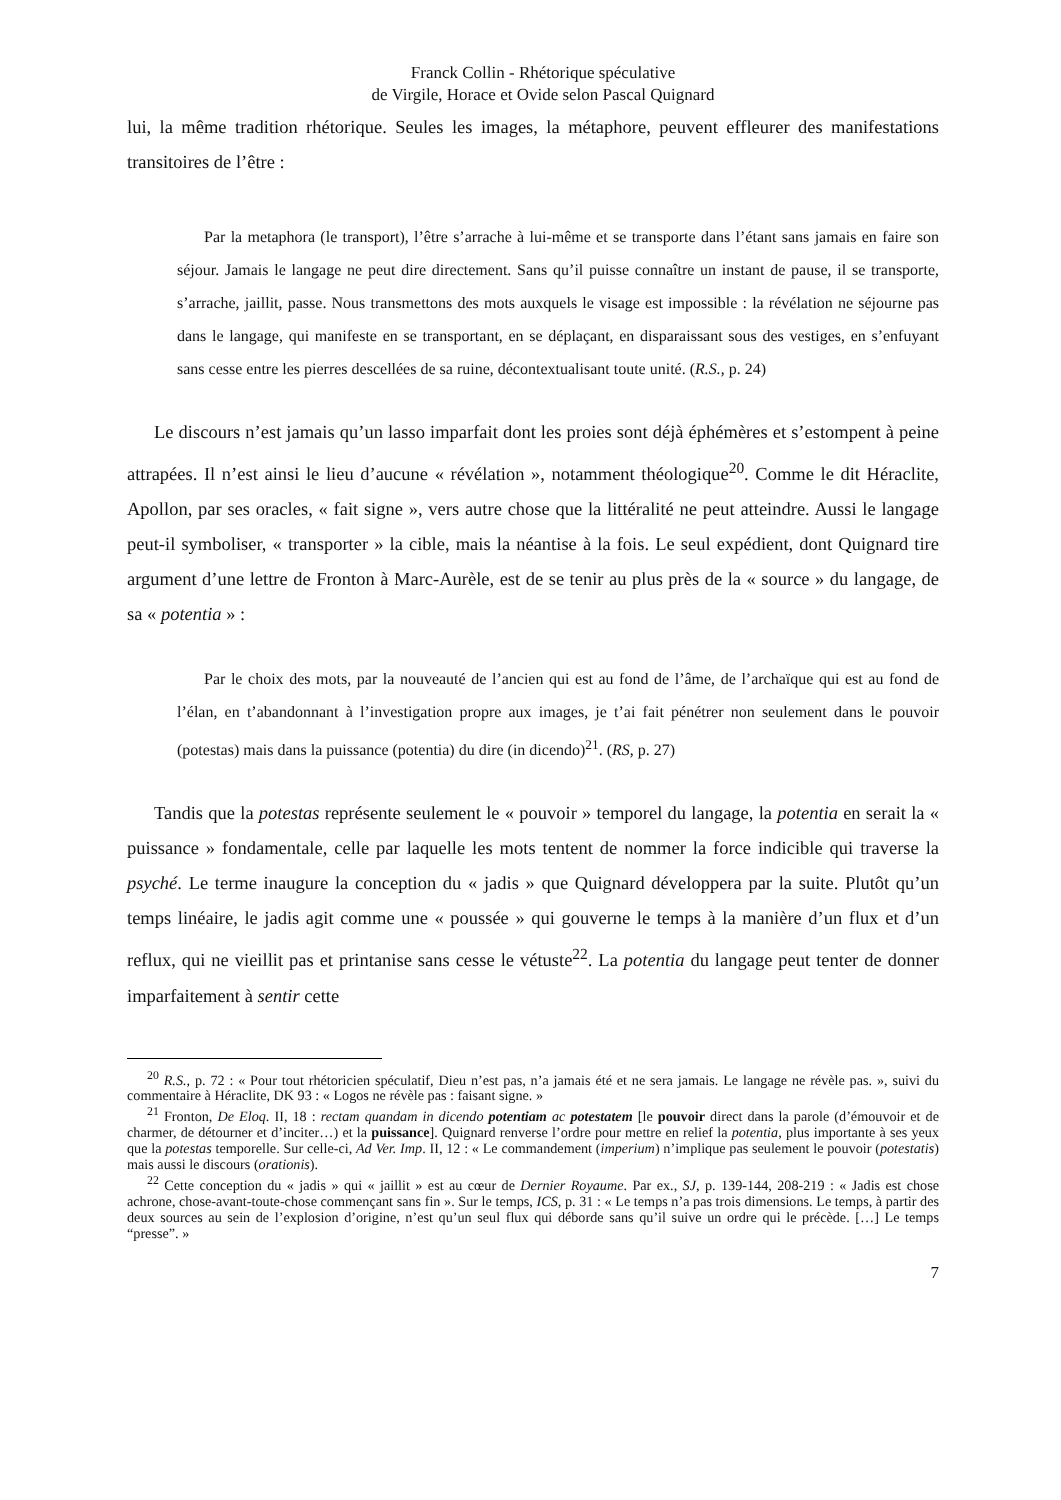Franck Collin - Rhétorique spéculative
de Virgile, Horace et Ovide selon Pascal Quignard
lui, la même tradition rhétorique. Seules les images, la métaphore, peuvent effleurer des manifestations transitoires de l’être :
Par la metaphora (le transport), l’être s’arrache à lui-même et se transporte dans l’étant sans jamais en faire son séjour. Jamais le langage ne peut dire directement. Sans qu’il puisse connaître un instant de pause, il se transporte, s’arrache, jaillit, passe. Nous transmettons des mots auxquels le visage est impossible : la révélation ne séjourne pas dans le langage, qui manifeste en se transportant, en se déplaçant, en disparaissant sous des vestiges, en s’enfuyant sans cesse entre les pierres descellées de sa ruine, décontextualisant toute unité. (R.S., p. 24)
Le discours n’est jamais qu’un lasso imparfait dont les proies sont déjà éphémères et s’estompent à peine attrapées. Il n’est ainsi le lieu d’aucune « révélation », notamment théologique<sup>20</sup>. Comme le dit Héraclite, Apollon, par ses oracles, « fait signe », vers autre chose que la littéralité ne peut atteindre. Aussi le langage peut-il symboliser, « transporter » la cible, mais la néantise à la fois. Le seul expédient, dont Quignard tire argument d’une lettre de Fronton à Marc-Aurèle, est de se tenir au plus près de la « source » du langage, de sa « potentia » :
Par le choix des mots, par la nouveauté de l’ancien qui est au fond de l’âme, de l’archaïque qui est au fond de l’élan, en t’abandonnant à l’investigation propre aux images, je t’ai fait pénétrer non seulement dans le pouvoir (potestas) mais dans la puissance (potentia) du dire (in dicendo)<sup>21</sup>. (RS, p. 27)
Tandis que la potestas représente seulement le « pouvoir » temporel du langage, la potentia en serait la « puissance » fondamentale, celle par laquelle les mots tentent de nommer la force indicible qui traverse la psyché. Le terme inaugure la conception du « jadis » que Quignard développera par la suite. Plutôt qu’un temps linéaire, le jadis agit comme une « poussée » qui gouverne le temps à la manière d’un flux et d’un reflux, qui ne vieillit pas et printanise sans cesse le vétuste<sup>22</sup>. La potentia du langage peut tenter de donner imparfaitement à sentir cette
<sup>20</sup> R.S., p. 72 : « Pour tout rhétoricien spéculatif, Dieu n’est pas, n’a jamais été et ne sera jamais. Le langage ne révèle pas. », suivi du commentaire à Héraclite, DK 93 : « Logos ne révèle pas : faisant signe. »
<sup>21</sup> Fronton, De Eloq. II, 18 : rectam quandam in dicendo potentiam ac potestatem [le pouvoir direct dans la parole (d’émouvoir et de charmer, de détourner et d’inciter…) et la puissance]. Quignard renverse l’ordre pour mettre en relief la potentia, plus importante à ses yeux que la potestas temporelle. Sur celle-ci, Ad Ver. Imp. II, 12 : « Le commandement (imperium) n’implique pas seulement le pouvoir (potestatis) mais aussi le discours (orationis).
<sup>22</sup> Cette conception du « jadis » qui « jaillit » est au cœur de Dernier Royaume. Par ex., SJ, p. 139-144, 208-219 : « Jadis est chose achrone, chose-avant-toute-chose commençant sans fin ». Sur le temps, ICS, p. 31 : « Le temps n’a pas trois dimensions. Le temps, à partir des deux sources au sein de l’explosion d’origine, n’est qu’un seul flux qui déborde sans qu’il suive un ordre qui le précède. […] Le temps “presse”. »
7